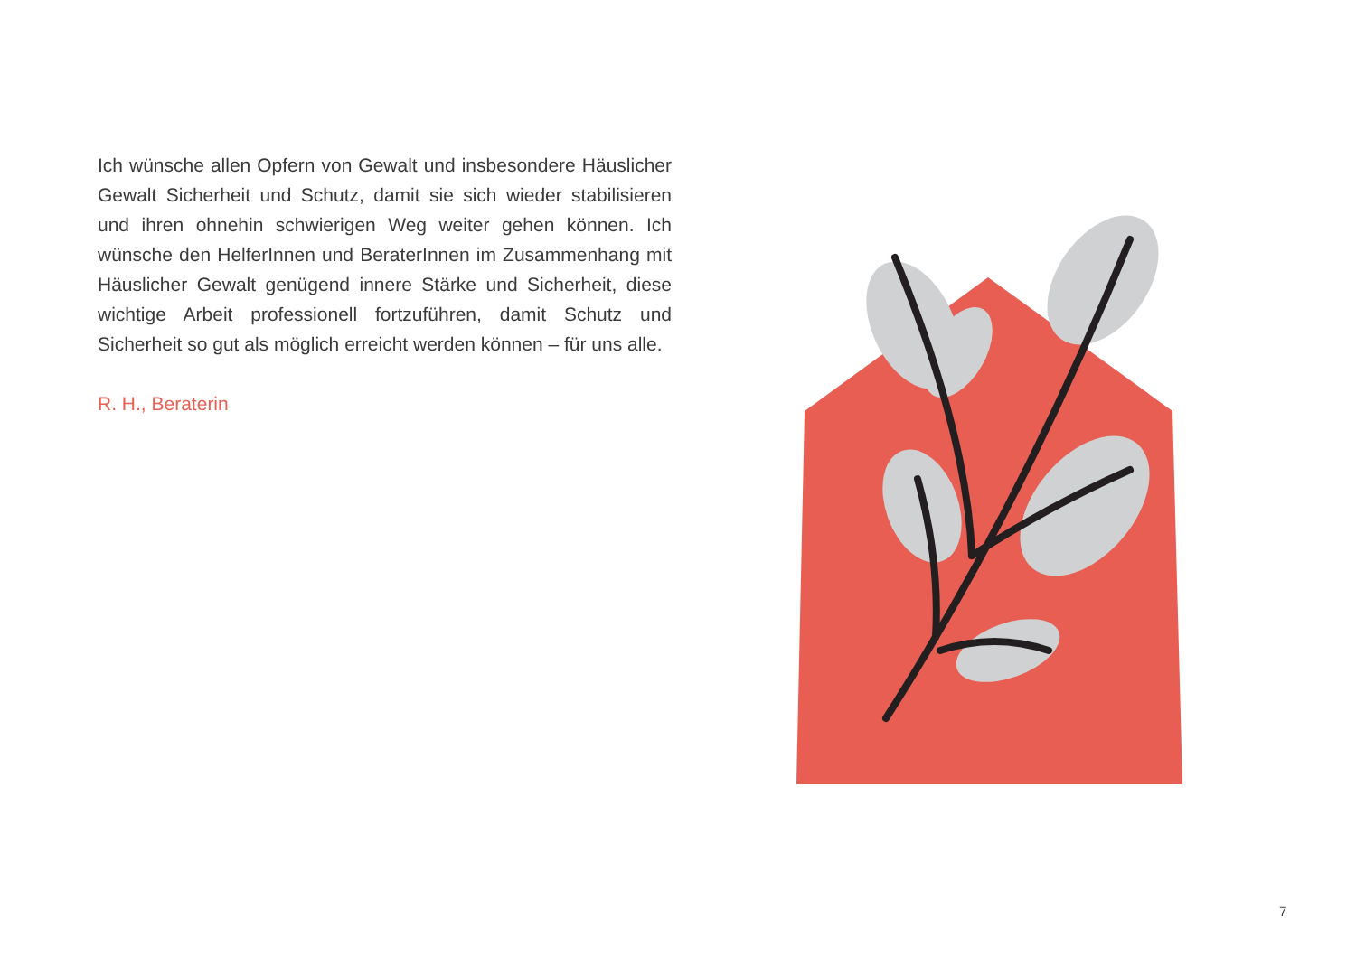Ich wünsche allen Opfern von Gewalt und insbesondere Häuslicher Gewalt Sicherheit und Schutz, damit sie sich wieder stabilisieren und ihren ohnehin schwierigen Weg weiter gehen können. Ich wünsche den HelferInnen und BeraterInnen im Zusammenhang mit Häuslicher Gewalt genügend innere Stärke und Sicherheit, diese wichtige Arbeit professionell fortzuführen, damit Schutz und Sicherheit so gut als möglich erreicht werden können – für uns alle.
R. H., Beraterin
7